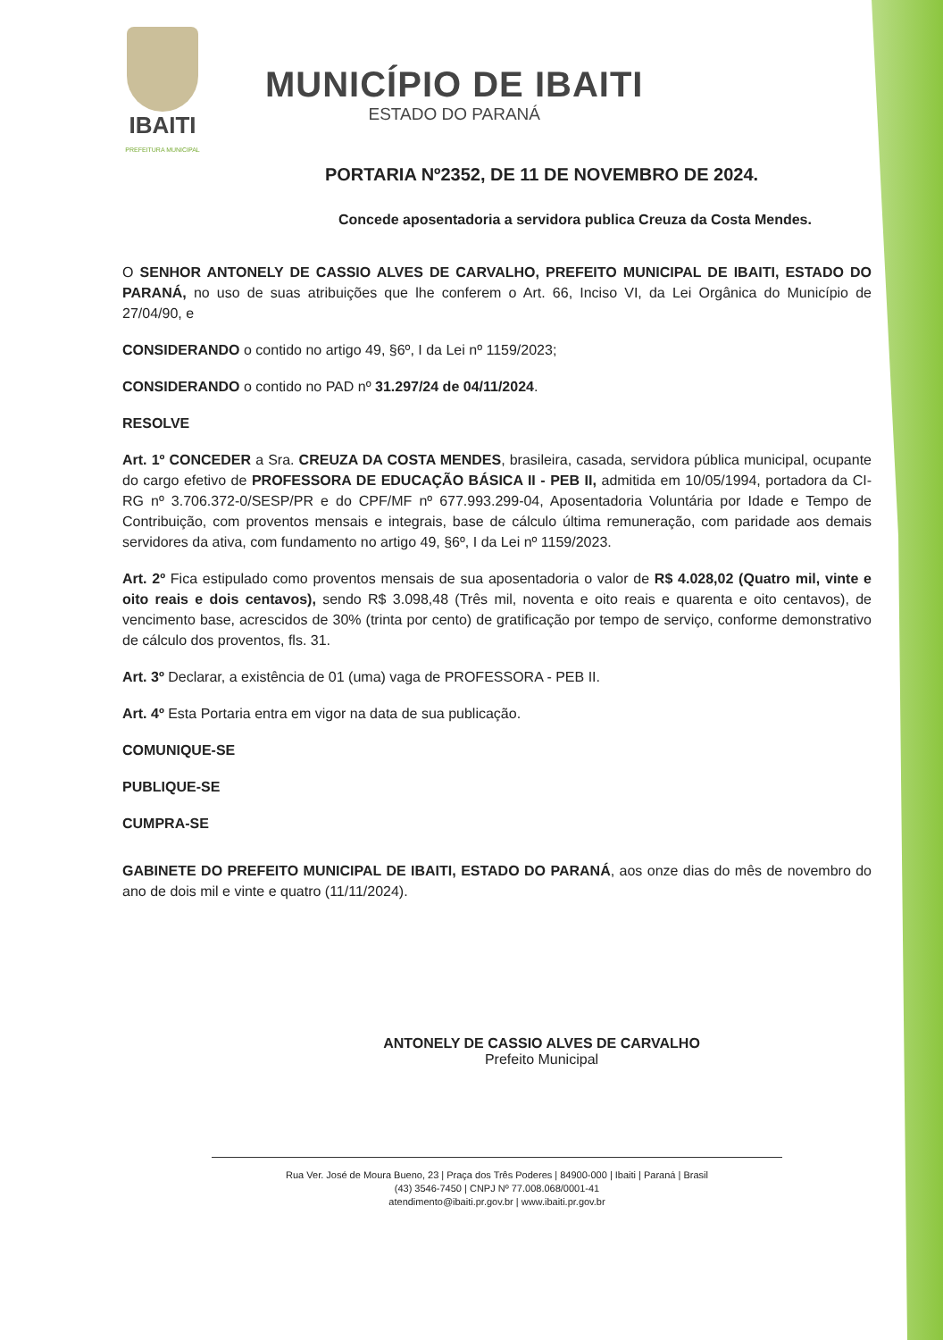IBAITI
PREFEITURA MUNICIPAL
MUNICÍPIO DE IBAITI
ESTADO DO PARANÁ
PORTARIA Nº2352, DE 11 DE NOVEMBRO DE 2024.
Concede aposentadoria a servidora publica Creuza da Costa Mendes.
O SENHOR ANTONELY DE CASSIO ALVES DE CARVALHO, PREFEITO MUNICIPAL DE IBAITI, ESTADO DO PARANÁ, no uso de suas atribuições que lhe conferem o Art. 66, Inciso VI, da Lei Orgânica do Município de 27/04/90, e
CONSIDERANDO o contido no artigo 49, §6º, I da Lei nº 1159/2023;
CONSIDERANDO o contido no PAD nº 31.297/24 de 04/11/2024.
RESOLVE
Art. 1º CONCEDER a Sra. CREUZA DA COSTA MENDES, brasileira, casada, servidora pública municipal, ocupante do cargo efetivo de PROFESSORA DE EDUCAÇÃO BÁSICA II - PEB II, admitida em 10/05/1994, portadora da CI-RG nº 3.706.372-0/SESP/PR e do CPF/MF nº 677.993.299-04, Aposentadoria Voluntária por Idade e Tempo de Contribuição, com proventos mensais e integrais, base de cálculo última remuneração, com paridade aos demais servidores da ativa, com fundamento no artigo 49, §6º, I da Lei nº 1159/2023.
Art. 2º Fica estipulado como proventos mensais de sua aposentadoria o valor de R$ 4.028,02 (Quatro mil, vinte e oito reais e dois centavos), sendo R$ 3.098,48 (Três mil, noventa e oito reais e quarenta e oito centavos), de vencimento base, acrescidos de 30% (trinta por cento) de gratificação por tempo de serviço, conforme demonstrativo de cálculo dos proventos, fls. 31.
Art. 3º Declarar, a existência de 01 (uma) vaga de PROFESSORA - PEB II.
Art. 4º Esta Portaria entra em vigor na data de sua publicação.
COMUNIQUE-SE
PUBLIQUE-SE
CUMPRA-SE
GABINETE DO PREFEITO MUNICIPAL DE IBAITI, ESTADO DO PARANÁ, aos onze dias do mês de novembro do ano de dois mil e vinte e quatro (11/11/2024).
ANTONELY DE CASSIO ALVES DE CARVALHO
Prefeito Municipal
Rua Ver. José de Moura Bueno, 23 | Praça dos Três Poderes | 84900-000 | Ibaiti | Paraná | Brasil
(43) 3546-7450 | CNPJ Nº 77.008.068/0001-41
atendimento@ibaiti.pr.gov.br | www.ibaiti.pr.gov.br